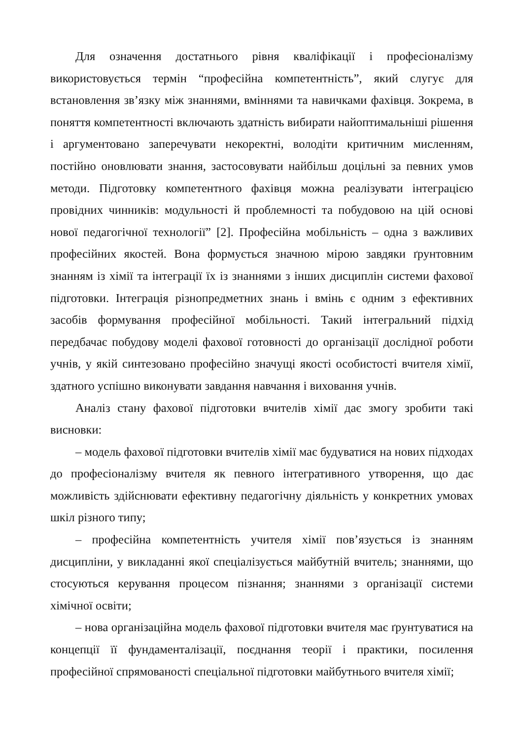Для означення достатнього рівня кваліфікації і професіоналізму використовується термін “професійна компетентність”, який слугує для встановлення зв’язку між знаннями, вміннями та навичками фахівця. Зокрема, в поняття компетентності включають здатність вибирати найоптимальніші рішення і аргументовано заперечувати некоректні, володіти критичним мисленням, постійно оновлювати знання, застосовувати найбільш доцільні за певних умов методи. Підготовку компетентного фахівця можна реалізувати інтеграцією провідних чинників: модульності й проблемності та побудовою на цій основі нової педагогічної технології” [2]. Професійна мобільність – одна з важливих професійних якостей. Вона формується значною мірою завдяки ґрунтовним знанням із хімії та інтеграції їх із знаннями з інших дисциплін системи фахової підготовки. Інтеграція різнопредметних знань і вмінь є одним з ефективних засобів формування професійної мобільності. Такий інтегральний підхід передбачає побудову моделі фахової готовності до організації дослідної роботи учнів, у якій синтезовано професійно значущі якості особистості вчителя хімії, здатного успішно виконувати завдання навчання і виховання учнів.
Аналіз стану фахової підготовки вчителів хімії дає змогу зробити такі висновки:
– модель фахової підготовки вчителів хімії має будуватися на нових підходах до професіоналізму вчителя як певного інтегративного утворення, що дає можливість здійснювати ефективну педагогічну діяльність у конкретних умовах шкіл різного типу;
– професійна компетентність учителя хімії пов’язується із знанням дисципліни, у викладанні якої спеціалізується майбутній вчитель; знаннями, що стосуються керування процесом пізнання; знаннями з організації системи хімічної освіти;
– нова організаційна модель фахової підготовки вчителя має ґрунтуватися на концепції її фундаменталізації, поєднання теорії і практики, посилення професійної спрямованості спеціальної підготовки майбутнього вчителя хімії;